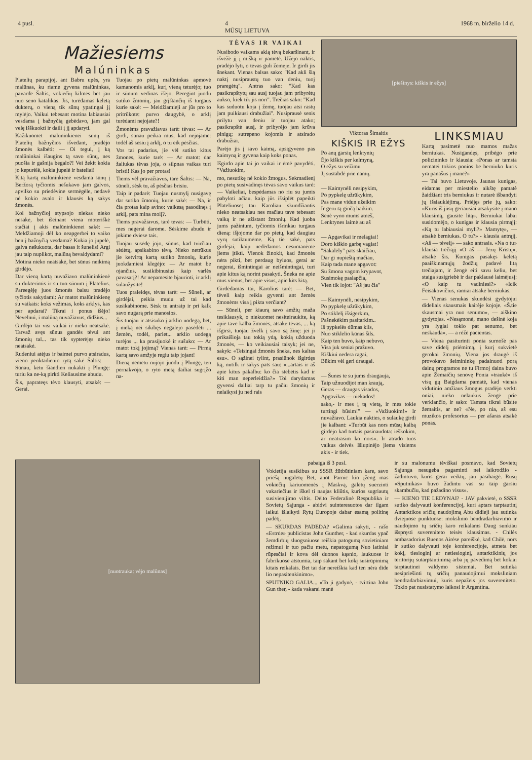4 pusl. 4
MŪSŲ LIETUVA 1968 m. birželio 14 d.
Mažiesiems
Malúninkas
Platelių parapijoj, ant Babru upės, yra malūnas, ku riame gyvena malūninkas, pavarde Šaltis, vokiečių kilmės bet jau nuo seno katalikas. Jis, turėdamas keletą dukterų, o vieną tik sūnų ypatingai jį mylėjo. Vaikui tebesant motina labiausiai vesdama į bažnyčią gebėdavo, jam gal velę išškuokti ir daili į jį apdaryti.
Kažikuomet malūninkienei sūnų iš Platelių bažnyčios išvedant, pradėjo žmonės kalbėti: — Oi tegul, į ką malūninkai išaugins tą savo sūnų, nes puošia ir gašnija begalo?! Vei žekit kokia jo kepurėlė, kokia jupelė ir bateliai!
Kitą kartą malūninkienė vesdama sūnų į Beržorą tyčiomis nešukavo jam galvos, apvilko su priedėvine sermėgėle, nedavė nė kokio avalo ir klausės ką sakys žmonės.
Kol bažnyčioj stypsojo niekas nieko nesakė, bet išeinant viena moteriškė stačiai į akis malūninkienei sakė: — Meldžiamoji dėl ko neapgerbei to vaiko ben į bažnyčią vesdama? Kokia jo jupelė, galva nešukuota, dar basas it šunelis! Argi jau taip nuplikot, malūną bevaldydami?
Motina nieko neatsakė, bet sūnus neikimą girdėjo.
Dar vieną kartą nuvažiavo malūninkienė su dukterimis ir su tuo sūnum į Platelius. Pareegėję juos žmonės balsu pradėjo tyčiotis sakydami: Ar matot malūninkienę su vaikais: koks vežimas, koks arklys, kas per apdarai? Tikrai i ponus išėjo! Nevelnui, i malūną nuvažiavus, didžius...
Girdėjo tai visi vaikai ir nieko neatsakė. Tarvaž avęs sūnus gandės tėvui ant žmonių tal... tas tik sypterėjęs nieko neatsakė.
Rudeniui atėjus ir baimei purvo atsiradus, vieno penktadienio rytą sakė Šaltis: — Sūnau, ketu šiandien nukakti į Plungę: turiu ka ne-ką pirkti Keliausime abudu.
Šis, paprateęs tėvo klausyti, atsakė: — Gerai.
Tuojau po pietų malūninkas apmovė kamanomis arklį, kurį vieną teturėjo; tuo ir sūnum vedinas išėjo. Beregint juodu sutiko žmonių, jau grįštančių iš turgaus kurie sakė: — Meldžiamieji ar jūs pro to pritrūkote: purvo daugybė, o arklį turėdami nejojate?!
Žmonėms pravažiavus tarė: tėvas: — Ar girdi, sūnau peikia mus, kad nejojame: todėl aš sėsiu į arklį, o tu eik pėsčias.
Vos tai padarius, jie vėl sutiko kitus žmones, kurie tarė: — Ar matot: dar žaliukas tėvas joja, o silpnas vaikas turi bristi! Kas jo per protas!
Tiems vėl pravažiavus, tarė Šaltis: — Na, sūneli, sėsk tu, aš pėsčias brisiu.
Taip ir padarė: Tuojau nusmylį nusigavę dar sutiko žmonių, kurie sakė: — Na, ir čia protas kaip avino: vaikesą pasodinęs į arklį, pats mina molį?.
Tiems pravažiavus, tarė tėvas: — Turbūti, mes negerai darome. Sėskime abudu ir jokime dviese tais.
Tuojau susėdę jojo, sūnus, kad tvirčiau sėdėtų, apsikabino tėvą. Nieko netrūkus jie ketvirtą kartą sutiko žmonių, kurie juokdamiesi klegėjo: — Ar matot be ojančius, susikibinusius kaip varlės pavasarį?! Ar nepamesite bjaurioti, ir arklį sulaužysite!
Tuos praleidęs, tėvas tarė: — Sūneli, ar girdėjai, peikia mudu už tai kad susikabinome. Sėsk tu antraip ir pri kalk savo nugarą prie manosios.
Šis tuojau ir atsisuko į arklio uodegą, bet, į nieką nei sikibęs negalėjo pasėdėti ... žemėn, todėl, pariet... arklio uodegą turėjos ... ka prasijuokė ir sušuko: — Ar matot tokį jojimą? Vienas tarė: — Pirmą kartą savo amžyje regiu taip jojant!
Dieną nemetu nujojo juodu į Plungę, ten pernakvojo, o ryto metą dailiai sugrįžo na-
TĖVAS IR VAIKAI
Nusibodo vaikams aklą tėvą bekaršinant, ir išvežė jį į mišką ir pametė. Užėjo naktis, pradėjo lyti, o tėvas guli žemėje. Ir girdi jis šnekant. Vienas balsas sako: "Kad akli šią naktį nusipraustų tuo van deniu, tuoj praregėtų". Antras sako: "Kad kas pasikrapštytų sau ausį tuojau jam pribyrėtų aukso, kiek tik jis nori". Trečias sako: "Kad kas suduotu koja į žemę, tuojau atsi rastų jam puikiausi drabužiai". Nusiprausė senis prilytu van deniu ir tuojau atako; pasikrapštė ausį, ir pribyrėjo jam krūva pinigų; sutrepeno kojomis ir atsirado drabužiai.
Parėjo jis į savo kaimą, apsigyveno pas kaimyną ir gyvena kaip koks ponas.
Išgirdo apie tai jo vaikai ir ėmė pavydėti. "Važiuokim,
mo, nesutikę nė kokio žmogus. Sekmadienį po pietų susivadinęs tėvas savo vaikus tarė: — Vaikeliai, bespėdamas no riu su jumis pabyloti ačiau. kaip jūs išsiplėt papeikti Plateliuose; tau Karoliau skundžiantis nieko neatsakiau nes mačiau tave tebesant vaiką ir ne ažistant žmonių. Kad juoba jums pažintum, tyčiomis išrinkau turgaus dieną: išjojome dar po pietų, kad daugiau vyrų sutiktumėme. Ką tie sakė, pats girdėjai, kaip nedėdamos nesumanėme jiems įtikti. Vienok žinokit, kad žmonės nėra pikti, bet perdaug byluos, gerai ar negerai, išmintingai ar neišmintingai, turi apie kitus ką norint pasakyti. Šneka ne apie mus vienus, bet apie visus, apie kits kitą.
Girdėdamas tai, Karolius tarė: — Bet, tėveli kaip reikia gyventi ant žemės žmonėms visa į pikta verčiant?
— Sūneli, per kiaurą savo amžių maža tesiklausyk, o niekuomet nesiteiraukite, ką apie tave kalba žmonės, atsakė tėvas, ... ką išgirsi, tuojau žvelk į savo są žinę: jei ji prikaišioja tau tokią ydą, kokią užduoda žmonės, — ko veikiausiai taisyk; jei ne, sakyk: «Teisingai žmonės šneka, nes kaltas esu». O sąžinei tylint, prasiūnok išgirdęs ką, nutilk ir sakys pats sau: «...artais ir aš apie kitus pakalbu: ko čia stebėtis kad ir kiti man neperleidžia?» Toi darydamas gyvensi dailiai tarp tu pačiu žmonių ir nelaikysi ju ned rais
[piešinys: kiškis ir ežys]
Viktoras Šimaitis
KIŠKIS IR EŽYS
Po anų garsių lenktynių
Ėjo kiškis per kelmyną,
O ežys su vežimu
Jį sustabdė prie namų.
— Kaimynėli nesipykim,
Po pypkelę užrūkykim,
Pas mane vidun užeikim
Ir geru tą ginčą baikim.
Senė vyno mums atneš,
Lenktynes laimė au aš
— Apgavikai ir melagiai!
Doro kiškio garbę vagiat!
"Sakalėly" pats skaičiau,
Dar gi nupieštą mačiau,
Kaip tada mane apgavot:
Su žmona vagom krypavot,
Susimokę paslapčia,
Vien tik lojot: "Aš jau čia"
— Kaimynėli, nesipykim,
Po pypkelę užrūkykim,
Po stiklelį išsigerkim,
Pašnekėkim pasitarkim..
Iš pypkelės dūmas kils,
Nuo stiklelio kūnas šils.
Kaip ten buvo, kaip nebuvo,
Visa juk seniai pražuvo.
Kiškiui nedera ragai,
Būkim vėl geri draugai.
— Šunes te su jums draugauja,
Taip užnuodijot man kraują,
Geras — draugas visados,
Apgavikas — niekados!
sako,- ir mes į tą vietą, ir mes tokie turtingi būsim!" — «Važiuokim!» Ir nuvažiavo. Laukia nakties, o sulaukę girdi jie kalbant: «Turbūt kas nors mūsų kalbą girdėjo kad turtais pasinaudota: ieškokim, ar neatrasim ko nors». Ir atrado tuos vaikus deivės Išlupinėjo jiems visiems akis - ir tiek.
LINKSMIAU
Kartą pasimetė nuo mamos mažas berniukas. Nusigandęs, pribėgo prie policininko ir klausia: «Ponas ar tamsta nematei tokios ponios be berniuko kuris yra panašus į mane?»
— Tai buvo Lietuvoje. Jaunas kunigas, eidamas per miestelio aikštę pamatė žaidžiant tris berniukus ir nutarė išbandyti jų išsiauklėjimą. Priėjęs prie jų, sako: «Kuris iš jūsų geriausiai atsakysite į mano klausimą, gausite litą». Berniukai labai susidomėjo, o kunigas ir klausia pirmąjį: «Ką tu labiausiai myli?» Mamytę», — atsakė berniukas. O tu?» - klausia antrąjį. «Aš — tėvelį» — sako antrasis. «Na o tu» klausia trečiąjį «O aš — Jėzų Kristų», atsakė šis. Kunigas pasakęs keletą paaiškinamųjų žodžių padavė litą trečiajam, ir žengė eiti savu keliu, bet staiga susigriebė ir dar paklausė laimėjusį: «O kaip tu vadiniesi?» «Icik Feisakowičius, ramiai atsakė berniukas.
— Vienas senukas skundėsi gydytojui dideliais skausmais kairėje kojoje. «Š.tie skausmai yra nuo senumo», — aiškino gydytojas. «Nesąmonė, mano dešinė koja yra lygiai tokio pat senumo, bet neskauda», — a rėžė pacientas.
— Viena pasiturinti ponia surnošė pas save didelį priėmimą, į kurį sukvietė gerokai žmonių. Viena jos draugė iš provokavo šeimininkę padainuoti porą dainų programos ne tu Firmoj daina buvo apie Žemaičių senovę Ponia »traukė» iš visų gų Baigdama pamatė, kad vienas vidutinio amžiaus žmogus pradėjo verkti oniai, nieko nelaukus žengė prie verkiančio, ir sako: Tamsta tikrai būsite žemaitis, ar ne? «Ne, po nia, aš esu muzikos profesorius — per ašaras atsakė ponas.
[nuotrauka: vėjo malūnas]
pabaiga iš 3 pusl.
Vokietija susikibus su SSSR žūtbūtiniam kare, savo priešą nugalėtų Bet, anot Parnic kio įženg mas vokiečių kariuomenės į Maskvą, galetų suerzinti vakariečius ir iškel ti naujas kliūtis, kurios sugriautų susivienijimo viltis. Dėlto Federalinė Respublika ir Sovietų Sąjunga - abidvi suinteresuotos dar ilgam laikui išlaikyti Rytų Europoje dabar esamą politinę padėtį.
— SKURDAS PADEDA? «Galima sakyti, - rašo «Estrde» publicistas John Gunther, - kad skurdas ypač žemdirbių sluogsniuose reiškia patogumą sovietiniam režimui ir tuo pačiu metu, nepatogumą Nuo latiniai rūpesčiai ir kova dėl duonos kąsnio, laukuose ir fabrikuose atstumia, taip sakant bet kokį susirūpinimą kitais reikalais. Bet tai dar nereiškia kad ten nėra dide lio nepasitenkinimo».
SPUTNIKO GALIA... «To ji gadynė, - tvirtina John Gun ther, - kada vakarai manė
ir su malonumu tėviškai posmavo, kad Sovietų Sąjunga nesugeba pagaminti nei laikrodžio - žadintuvo, kuris gerai veiktų, jau pasibaigė. Rusų «Sputnikas» buvo žadintu vas su taip garsiu skambučiu, kad pažadino visus».
— KIENO TIE LEDYNAI? - JAV pakvietė, o SSSR sutiko dalyvauti konferencijoj, kuri aptars tarptautinį Antarktikos sričių naudojimą Abu didieji jau sutinka dviejuose punktuose: mokslinio bendradarbiavimo ir naudojimo tų sričių karo reikalams Daug sunkiau išspręsti suvereniteto teisės klausimas. - Chilės ambasadorius Buenos Airėse pareiškė, kad Chilė, nors ir sutiko dalyvauti toje konferencijoje, atmeta bet kokį, tiesioginį ar netiesioginį, antarktikinių jos teritorijų sutarptautinimą arba jų pavedimą bet kokiai tarptautinei valdymo sistemai. Bet sutinka nesipriešinti tų sričių panaudojimui moksliniam bendradarbiavimui, kuris nepažeis jos suvereniteto. Tokio pat nusistatymo laikosi ir Argentina.